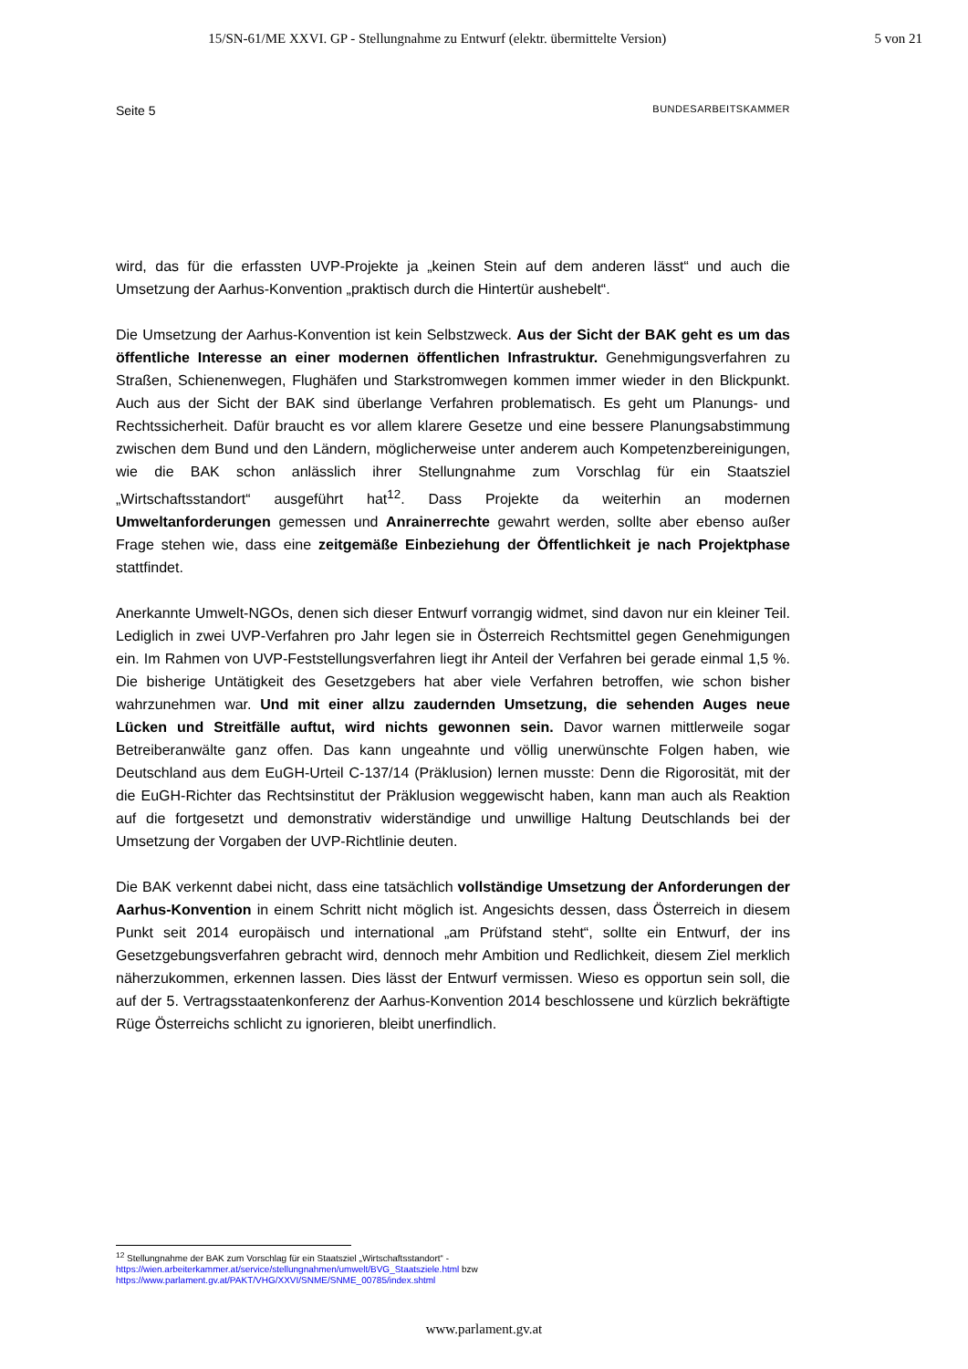15/SN-61/ME XXVI. GP - Stellungnahme zu Entwurf (elektr. übermittelte Version) 5 von 21
Seite 5 BUNDESARBEITSKAMMER
wird, das für die erfassten UVP-Projekte ja „keinen Stein auf dem anderen lässt“ und auch die Umsetzung der Aarhus-Konvention „praktisch durch die Hintertür aushebelt“.
Die Umsetzung der Aarhus-Konvention ist kein Selbstzweck. Aus der Sicht der BAK geht es um das öffentliche Interesse an einer modernen öffentlichen Infrastruktur. Genehmigungsverfahren zu Straßen, Schienenwegen, Flughäfen und Starkstromwegen kommen immer wieder in den Blickpunkt. Auch aus der Sicht der BAK sind überlange Verfahren problematisch. Es geht um Planungs- und Rechtssicherheit. Dafür braucht es vor allem klarere Gesetze und eine bessere Planungsabstimmung zwischen dem Bund und den Ländern, möglicherweise unter anderem auch Kompetenzbereinigungen, wie die BAK schon anlässlich ihrer Stellungnahme zum Vorschlag für ein Staatsziel „Wirtschaftsstandort“ ausgeführt hat<sup>12</sup>. Dass Projekte da weiterhin an modernen Umweltanforderungen gemessen und Anrainerrechte gewahrt werden, sollte aber ebenso außer Frage stehen wie, dass eine zeitgemäße Einbeziehung der Öffentlichkeit je nach Projektphase stattfindet.
Anerkannte Umwelt-NGOs, denen sich dieser Entwurf vorrangig widmet, sind davon nur ein kleiner Teil. Lediglich in zwei UVP-Verfahren pro Jahr legen sie in Österreich Rechtsmittel gegen Genehmigungen ein. Im Rahmen von UVP-Feststellungsverfahren liegt ihr Anteil der Verfahren bei gerade einmal 1,5 %. Die bisherige Untätigkeit des Gesetzgebers hat aber viele Verfahren betroffen, wie schon bisher wahrzunehmen war. Und mit einer allzu zaudernden Umsetzung, die sehenden Auges neue Lücken und Streitfälle auftut, wird nichts gewonnen sein. Davor warnen mittlerweile sogar Betreiberanwälte ganz offen. Das kann ungeahnte und völlig unerwünschte Folgen haben, wie Deutschland aus dem EuGH-Urteil C-137/14 (Präklusion) lernen musste: Denn die Rigorosität, mit der die EuGH-Richter das Rechtsinstitut der Präklusion weggewischt haben, kann man auch als Reaktion auf die fortgesetzt und demonstrativ widerständige und unwillige Haltung Deutschlands bei der Umsetzung der Vorgaben der UVP-Richtlinie deuten.
Die BAK verkennt dabei nicht, dass eine tatsächlich vollständige Umsetzung der Anforderungen der Aarhus-Konvention in einem Schritt nicht möglich ist. Angesichts dessen, dass Österreich in diesem Punkt seit 2014 europäisch und international „am Prüfstand steht“, sollte ein Entwurf, der ins Gesetzgebungsverfahren gebracht wird, dennoch mehr Ambition und Redlichkeit, diesem Ziel merklich näherzukommen, erkennen lassen. Dies lässt der Entwurf vermissen. Wieso es opportun sein soll, die auf der 5. Vertragsstaatenkonferenz der Aarhus-Konvention 2014 beschlossene und kürzlich bekräftigte Rüge Österreichs schlicht zu ignorieren, bleibt unerfindlich.
<sup>12</sup> Stellungnahme der BAK zum Vorschlag für ein Staatsziel „Wirtschaftsstandort“ - https://wien.arbeiterkammer.at/service/stellungnahmen/umwelt/BVG_Staatsziele.html bzw https://www.parlament.gv.at/PAKT/VHG/XXVI/SNME/SNME_00785/index.shtml
www.parlament.gv.at